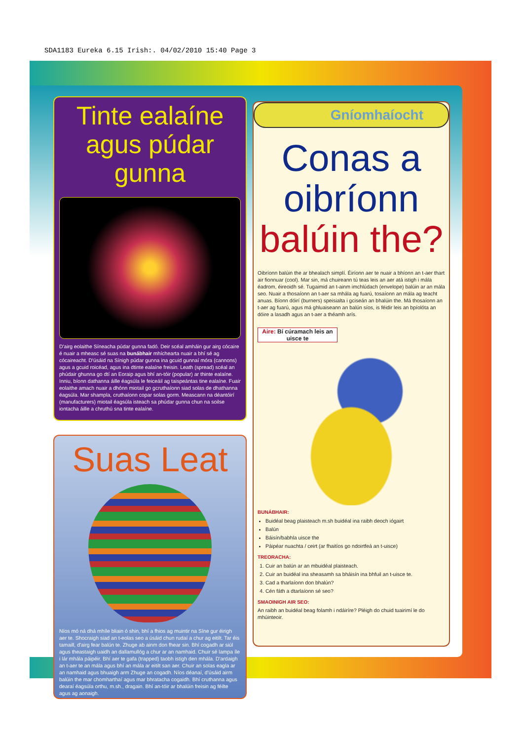SDA1183 Eureka 6.15 Irish:. 04/02/2010 15:40 Page 3
Tinte ealaíne agus púdar gunna
D'airg eolaithe Síneacha púdar gunna fadó. Deir scéal amháin gur airg cócaire é nuair a mheasc sé suas na bunábhair mhíchearta nuair a bhí sé ag cócaireacht. D'úsáid na Sínigh púdar gunna ina gcuid gunnaí móra (cannons) agus a gcuid roicéad, agus ina dtinte ealaíne freisin. Leath (spread) scéal an phúdair ghunna go dtí an Eoraip agus bhí an-tóir (popular) ar thinte ealaíne. Inniu, bíonn dathanna áille éagsúla le feiceáil ag taispeántas tine ealaíne. Fuair eolaithe amach nuair a dhónn miotail go gcruthaíonn siad solas de dhathanna éagsúla. Mar shampla, cruthaíonn copar solas gorm. Meascann na déantóirí (manufacturers) miotail éagsúla isteach sa phúdar gunna chun na soilse iontacha áille a chruthú sna tinte ealaíne.
Suas Leat
Níos mó ná dhá mhíle bliain ó shin, bhí a fhios ag muintir na Síne gur éirigh aer te. Shocraigh siad an t-eolas seo a úsáid chun rudaí a chur ag eitilt. Tar éis tamaill, d'airg fear balún te. Zhuge ab ainm don fhear sin. Bhí cogadh ar siúl agus theastaigh uaidh an dallamullóg a chur ar an namhaid. Chuir sé lampa íle i lár mhála páipéir. Bhí aer te gafa (trapped) taobh istigh den mhála. D'ardaigh an t-aer te an mála agus bhí an mála ar eitilt san aer. Chuir an solas eagla ar an namhaid agus bhuaigh arm Zhuge an cogadh. Níos déanaí, d'úsáid airm balúin the mar chomharthaí agus mar bhratacha cogaidh. Bhí cruthanna agus dearaí éagsúla orthu, m.sh., dragain. Bhí an-tóir ar bhalúin freisin ag féilte agus ag aonaigh.
Gníomhaíocht
Conas a oibríonn balúin the?
Oibríonn balúin the ar bhealach simplí. Éiríonn aer te nuair a bhíonn an t-aer thart air fionnuar (cool). Mar sin, má chuireann tú teas leis an aer atá istigh i mála éadrom, éireoidh sé. Tugaimid an t-ainm imchlúdach (envelope) balúin ar an mála seo. Nuair a thosaíonn an t-aer sa mhála ag fuarú, tosaíonn an mála ag teacht anuas. Bíonn dóirí (burners) speisialta i gciseán an bhalúin the. Má thosaíonn an t-aer ag fuarú, agus má ghluaiseann an balún síos, is féidir leis an bpíolóta an dóire a lasadh agus an t-aer a théamh arís.
Aire: Bí cúramach leis an uisce te
BUNÁBHAIR:
Buidéal beag plaisteach m.sh buidéal ina raibh deoch iógairt
Balún
Báisín/babhla uisce the
Páipéar nuachta / ceirt (ar fhaitíos go ndoirtfeá an t-uisce)
TREORACHA:
1. Cuir an balún ar an mbuidéal plaisteach.
2. Cuir an buidéal ina sheasamh sa bháisín ina bhfuil an t-uisce te.
3. Cad a tharlaíonn don bhalún?
4. Cén fáth a dtarlaíonn sé seo?
SMAOINIGH AIR SEO:
An raibh an buidéal beag folamh i ndáiríre? Pléigh do chuid tuairimí le do mhúinteoir.